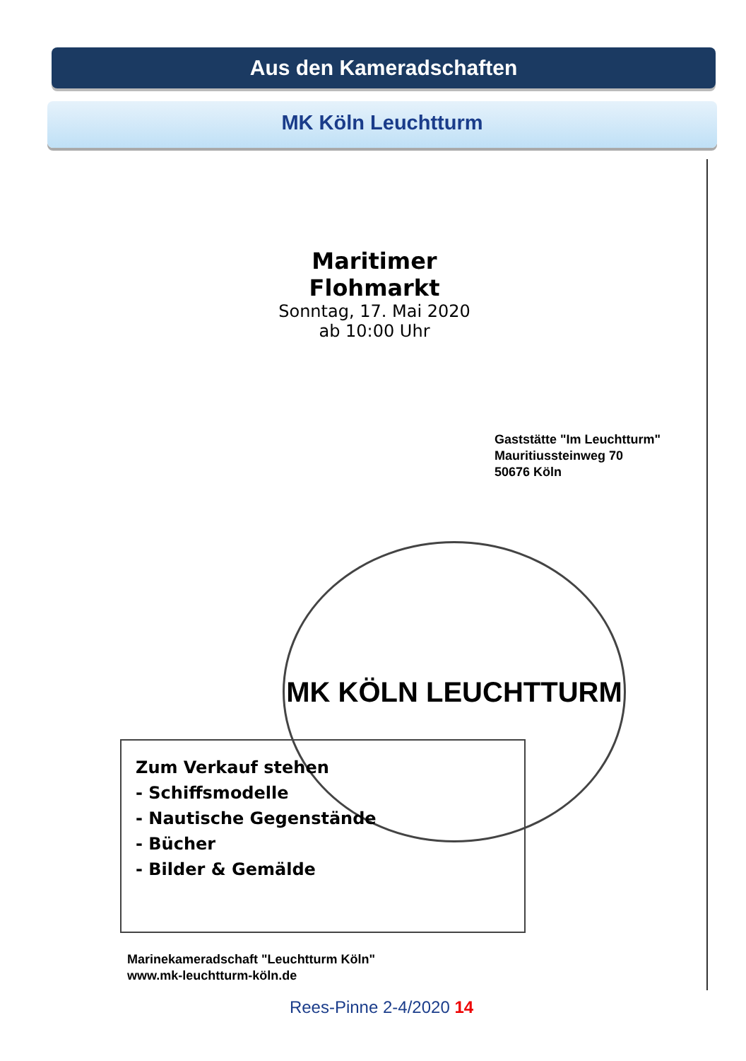Aus den Kameradschaften
MK Köln Leuchtturm
Maritimer
Flohmarkt
Sonntag, 17. Mai 2020
ab 10:00 Uhr
Gaststätte "Im Leuchtturm"
Mauritiussteinweg 70
50676 Köln
MK KÖLN LEUCHTTURM
Zum Verkauf stehen
- Schiffsmodelle
- Nautische Gegenstände
- Bücher
- Bilder & Gemälde
Marinekameradschaft "Leuchtturm Köln"
www.mk-leuchtturm-köln.de
Rees-Pinne 2-4/2020 14